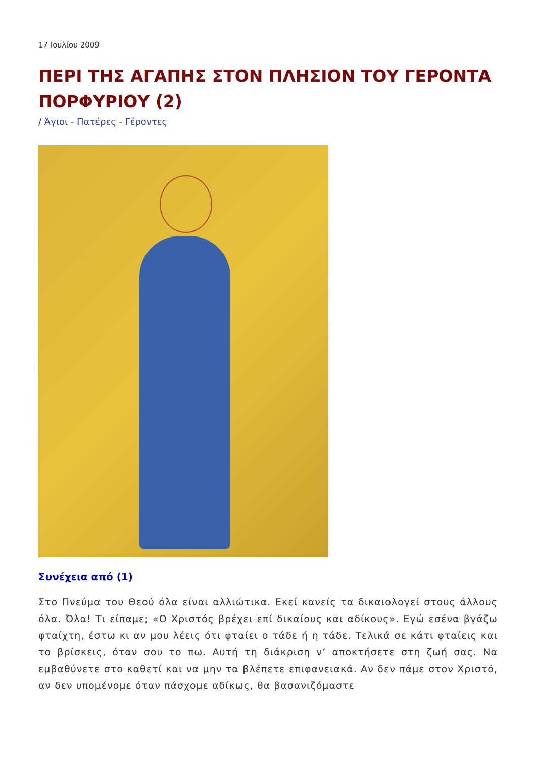17 Ιουλίου 2009
ΠΕΡΙ ΤΗΣ ΑΓΑΠΗΣ ΣΤΟΝ ΠΛΗΣΙΟΝ ΤΟΥ ΓΕΡΟΝΤΑ ΠΟΡΦΥΡΙΟΥ (2)
/ Άγιοι - Πατέρες - Γέροντες
Συνέχεια από (1)
Στο Πνεύμα του Θεού όλα είναι αλλιώτικα. Εκεί κανείς τα δικαιολογεί στους άλλους όλα. Όλα! Τι είπαμε; «Ο Χριστός βρέχει επί δικαίους και αδίκους». Εγώ εσένα βγάζω φταίχτη, έστω κι αν μου λέεις ότι φταίει ο τάδε ή η τάδε. Τελικά σε κάτι φταίεις και το βρίσκεις, όταν σου το πω. Αυτή τη διάκριση ν’ αποκτήσετε στη ζωή σας. Να εμβαθύνετε στο καθετί και να μην τα βλέπετε επιφανειακά. Αν δεν πάμε στον Χριστό, αν δεν υπομένομε όταν πάσχομε αδίκως, θα βασανιζόμαστε